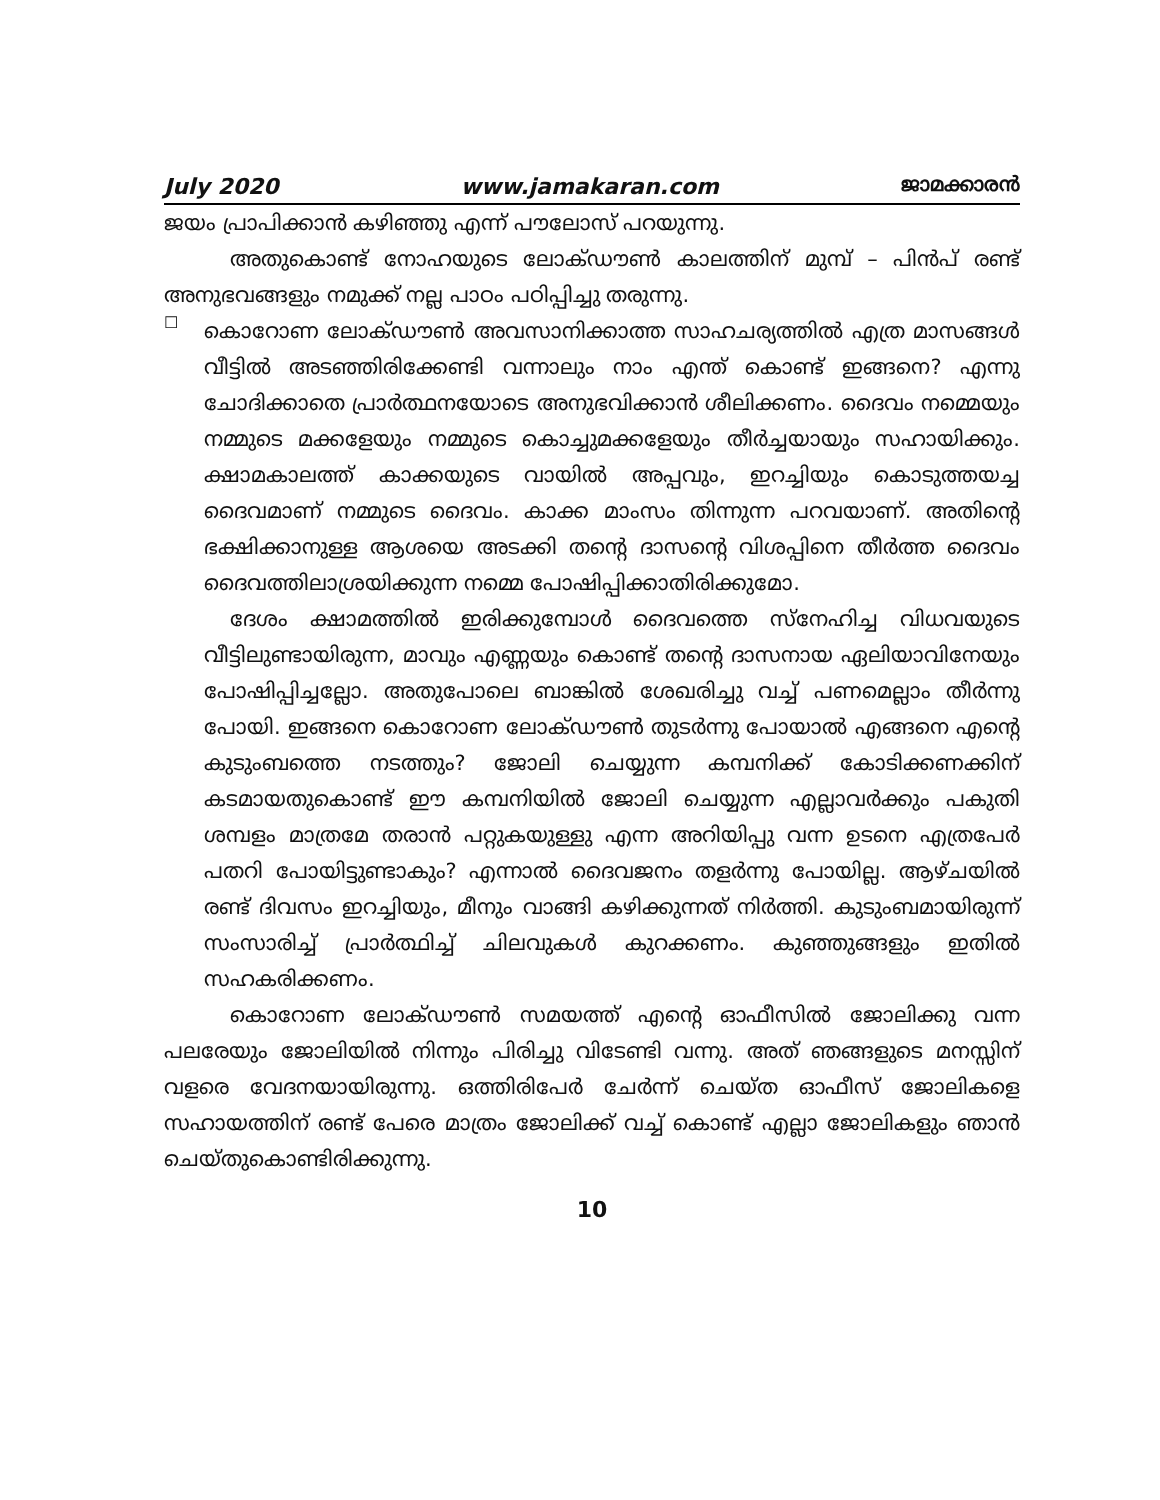July 2020 www.jamakaran.com ജാമക്കാരൻ
ജയം പ്രാപിക്കാൻ കഴിഞ്ഞു എന്ന് പൗലോസ് പറയുന്നു.
അതുകൊണ്ട് നോഹയുടെ ലോക്ഡൗൺ കാലത്തിന് മുമ്പ് – പിൻപ് രണ്ട് അനുഭവങ്ങളും നമുക്ക് നല്ല പാഠം പഠിപ്പിച്ചു തരുന്നു.
☐
കൊറോണ ലോക്ഡൗൺ അവസാനിക്കാത്ത സാഹചര്യത്തിൽ എത്ര മാസങ്ങൾ വീട്ടിൽ അടഞ്ഞിരിക്കേണ്ടി വന്നാലും നാം എന്ത് കൊണ്ട് ഇങ്ങനെ? എന്നു ചോദിക്കാതെ പ്രാർത്ഥനയോടെ അനുഭവിക്കാൻ ശീലിക്കണം. ദൈവം നമ്മെയും നമ്മുടെ മക്കളേയും നമ്മുടെ കൊച്ചുമക്കളേയും തീർച്ചയായും സഹായിക്കും. ക്ഷാമകാലത്ത് കാക്കയുടെ വായിൽ അപ്പവും, ഇറച്ചിയും കൊടുത്തയച്ച ദൈവമാണ് നമ്മുടെ ദൈവം. കാക്ക മാംസം തിന്നുന്ന പറവയാണ്. അതിന്റെ ഭക്ഷിക്കാനുള്ള ആശയെ അടക്കി തന്റെ ദാസന്റെ വിശപ്പിനെ തീർത്ത ദൈവം ദൈവത്തിലാശ്രയിക്കുന്ന നമ്മെ പോഷിപ്പിക്കാതിരിക്കുമോ.
ദേശം ക്ഷാമത്തിൽ ഇരിക്കുമ്പോൾ ദൈവത്തെ സ്നേഹിച്ച വിധവയുടെ വീട്ടിലുണ്ടായിരുന്ന, മാവും എണ്ണയും കൊണ്ട് തന്റെ ദാസനായ ഏലിയാവിനേയും പോഷിപ്പിച്ചല്ലോ. അതുപോലെ ബാങ്കിൽ ശേഖരിച്ചു വച്ച് പണമെല്ലാം തീർന്നു പോയി. ഇങ്ങനെ കൊറോണ ലോക്ഡൗൺ തുടർന്നു പോയാൽ എങ്ങനെ എന്റെ കുടുംബത്തെ നടത്തും? ജോലി ചെയ്യുന്ന കമ്പനിക്ക് കോടിക്കണക്കിന് കടമായതുകൊണ്ട് ഈ കമ്പനിയിൽ ജോലി ചെയ്യുന്ന എല്ലാവർക്കും പകുതി ശമ്പളം മാത്രമേ തരാൻ പറ്റുകയുള്ളു എന്ന അറിയിപ്പു വന്ന ഉടനെ എത്രപേർ പതറി പോയിട്ടുണ്ടാകും? എന്നാൽ ദൈവജനം തളർന്നു പോയില്ല. ആഴ്ചയിൽ രണ്ട് ദിവസം ഇറച്ചിയും, മീനും വാങ്ങി കഴിക്കുന്നത് നിർത്തി. കുടുംബമായിരുന്ന് സംസാരിച്ച് പ്രാർത്ഥിച്ച് ചിലവുകൾ കുറക്കണം. കുഞ്ഞുങ്ങളും ഇതിൽ സഹകരിക്കണം.
കൊറോണ ലോക്ഡൗൺ സമയത്ത് എന്റെ ഓഫീസിൽ ജോലിക്കു വന്ന പലരേയും ജോലിയിൽ നിന്നും പിരിച്ചു വിടേണ്ടി വന്നു. അത് ഞങ്ങളുടെ മനസ്സിന് വളരെ വേദനയായിരുന്നു. ഒത്തിരിപേർ ചേർന്ന് ചെയ്ത ഓഫീസ് ജോലികളെ സഹായത്തിന് രണ്ട് പേരെ മാത്രം ജോലിക്ക് വച്ച് കൊണ്ട് എല്ലാ ജോലികളും ഞാൻ ചെയ്തുകൊണ്ടിരിക്കുന്നു.
10